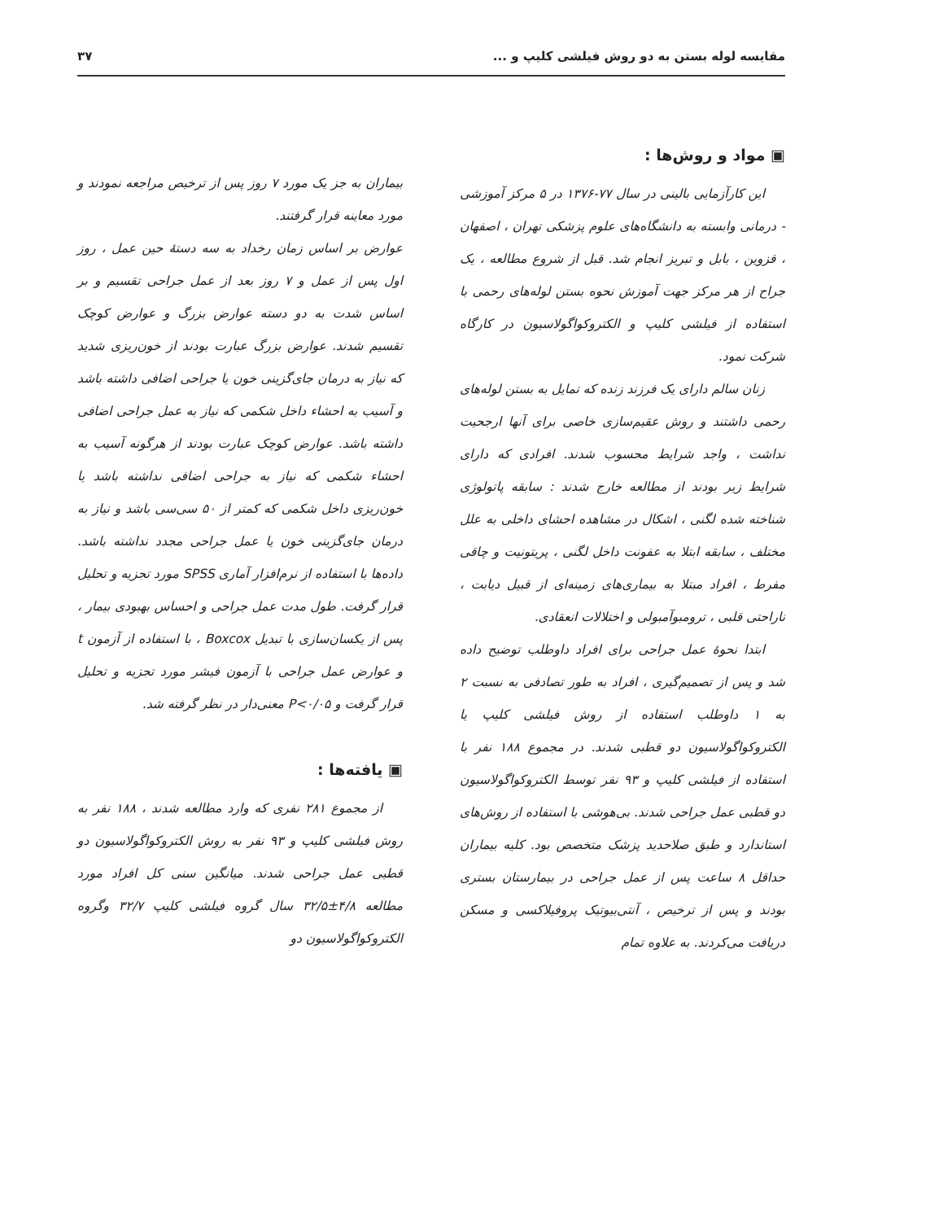مقایسه لوله بستن به دو روش فیلشی کلیپ و ... ۳۷
▣ مواد و روش‌ها :
این کارآزمایی بالینی در سال ۷۷-۱۳۷۶ در ۵ مرکز آموزشی - درمانی وابسته به دانشگاه‌های علوم پزشکی تهران ، اصفهان ، قزوین ، بابل و تبریز انجام شد. قبل از شروع مطالعه ، یک جراح از هر مرکز جهت آموزش نحوه بستن لوله‌های رحمی با استفاده از فیلشی کلیپ و الکتروکواگولاسیون در کارگاه شرکت نمود.
زنان سالم دارای یک فرزند زنده که تمایل به بستن لوله‌های رحمی داشتند و روش عقیم‌سازی خاصی برای آنها ارجحیت نداشت ، واجد شرایط محسوب شدند. افرادی که دارای شرایط زیر بودند از مطالعه خارج شدند : سابقه پاتولوژی شناخته شده لگنی ، اشکال در مشاهده احشای داخلی به علل مختلف ، سابقه ابتلا به عفونت داخل لگنی ، پریتونیت و چاقی مفرط ، افراد مبتلا به بیماری‌های زمینه‌ای از قبیل دیابت ، ناراحتی قلبی ، ترومبوآمبولی و اختلالات انعقادی.
ابتدا نحوهٔ عمل جراحی برای افراد داوطلب توضیح داده شد و پس از تصمیم‌گیری ، افراد به طور تصادفی به نسبت ۲ به ۱ داوطلب استفاده از روش فیلشی کلیپ یا الکتروکواگولاسیون دو قطبی شدند. در مجموع ۱۸۸ نفر با استفاده از فیلشی کلیپ و ۹۳ نفر توسط الکتروکواگولاسیون دو قطبی عمل جراحی شدند. بی‌هوشی با استفاده از روش‌های استاندارد و طبق صلاحدید پزشک متخصص بود. کلیه بیماران حداقل ۸ ساعت پس از عمل جراحی در بیمارستان بستری بودند و پس از ترخیص ، آنتی‌بیوتیک پروفیلاکسی و مسکن دریافت می‌کردند. به علاوه تمام
بیماران به جز یک مورد ۷ روز پس از ترخیص مراجعه نمودند و مورد معاینه قرار گرفتند.
عوارض بر اساس زمان رخداد به سه دستهٔ حین عمل ، روز اول پس از عمل و ۷ روز بعد از عمل جراحی تقسیم و بر اساس شدت به دو دسته عوارض بزرگ و عوارض کوچک تقسیم شدند. عوارض بزرگ عبارت بودند از خون‌ریزی شدید که نیاز به درمان جای‌گزینی خون یا جراحی اضافی داشته باشد و آسیب به احشاء داخل شکمی که نیاز به عمل جراحی اضافی داشته باشد. عوارض کوچک عبارت بودند از هرگونه آسیب به احشاء شکمی که نیاز به جراحی اضافی نداشته باشد یا خون‌ریزی داخل شکمی که کمتر از ۵۰ سی‌سی باشد و نیاز به درمان جای‌گزینی خون یا عمل جراحی مجدد نداشته باشد. داده‌ها با استفاده از نرم‌افزار آماری SPSS مورد تجزیه و تحلیل قرار گرفت. طول مدت عمل جراحی و احساس بهبودی بیمار ، پس از یکسان‌سازی با تبدیل Boxcox ، با استفاده از آزمون t و عوارض عمل جراحی با آزمون فیشر مورد تجزیه و تحلیل قرار گرفت و P<۰/۰۵ معنی‌دار در نظر گرفته شد.
▣ یافته‌ها :
از مجموع ۲۸۱ نفری که وارد مطالعه شدند ، ۱۸۸ نفر به روش فیلشی کلیپ و ۹۳ نفر به روش الکتروکواگولاسیون دو قطبی عمل جراحی شدند. میانگین سنی کل افراد مورد مطالعه ۴/۸±۳۲/۵ سال گروه فیلشی کلیپ ۳۲/۷ وگروه الکتروکواگولاسیون دو